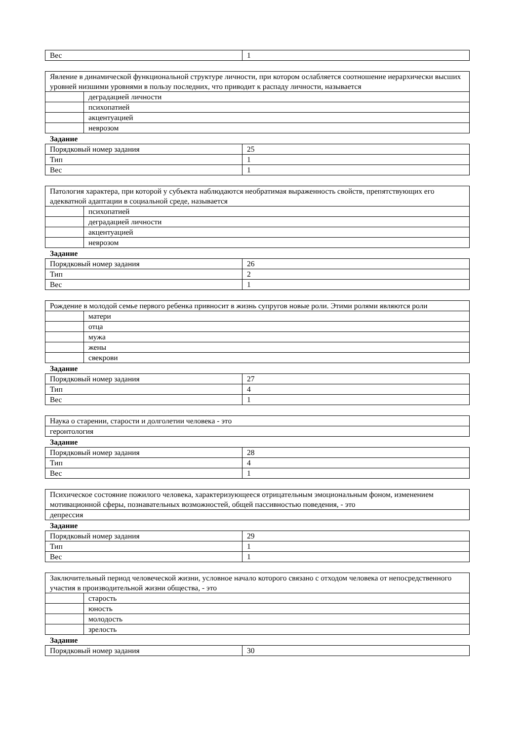| Вес | 1 |
| Явление в динамической функциональной структуре личности, при котором ослабляется соотношение иерархически высших уровней низшими уровнями в пользу последних, что приводит к распаду личности, называется | |
| | деградацией личности |
| | психопатией |
| | акцентуацией |
| | неврозом |
Задание
| Порядковый номер задания | 25 |
| Тип | 1 |
| Вес | 1 |
| Патология характера, при которой у субъекта наблюдаются необратимая выраженность свойств, препятствующих его адекватной адаптации в социальной среде, называется | |
| | психопатией |
| | деградацией личности |
| | акцентуацией |
| | неврозом |
Задание
| Порядковый номер задания | 26 |
| Тип | 2 |
| Вес | 1 |
| Рождение в молодой семье первого ребенка привносит в жизнь супругов новые роли. Этими ролями являются роли | |
| | матери |
| | отца |
| | мужа |
| | жены |
| | свекрови |
Задание
| Порядковый номер задания | 27 |
| Тип | 4 |
| Вес | 1 |
| Наука о старении, старости и долголетии человека - это |
| геронтология |
Задание
| Порядковый номер задания | 28 |
| Тип | 4 |
| Вес | 1 |
| Психическое состояние пожилого человека, характеризующееся отрицательным эмоциональным фоном, изменением мотивационной сферы, познавательных возможностей, общей пассивностью поведения, - это |
| депрессия |
Задание
| Порядковый номер задания | 29 |
| Тип | 1 |
| Вес | 1 |
| Заключительный период человеческой жизни, условное начало которого связано с отходом человека от непосредственного участия в производительной жизни общества, - это | |
| | старость |
| | юность |
| | молодость |
| | зрелость |
Задание
| Порядковый номер задания | 30 |